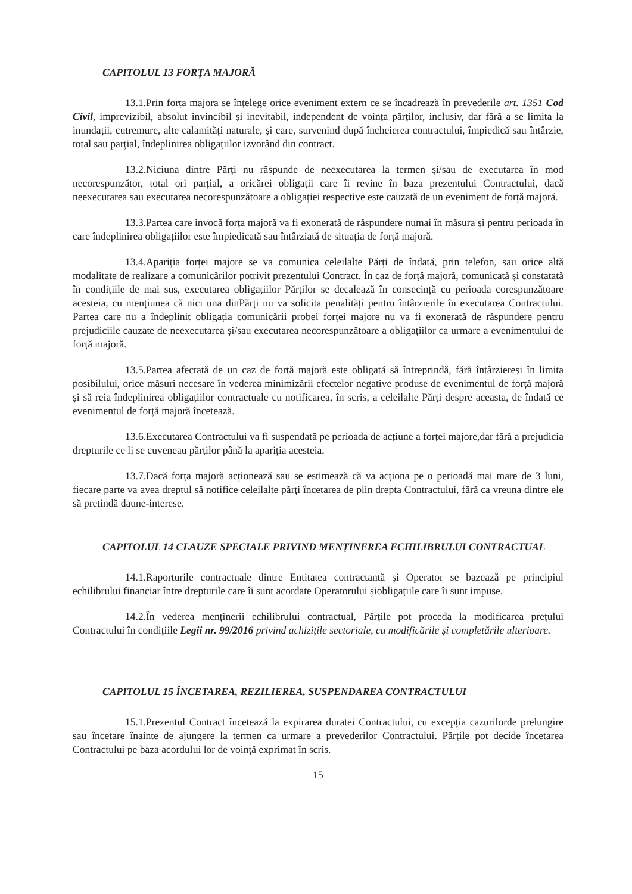CAPITOLUL 13 FORȚA MAJORĂ
13.1.Prin forța majora se înțelege orice eveniment extern ce se încadrează în prevederile art. 1351 Cod Civil, imprevizibil, absolut invincibil și inevitabil, independent de voința părților, inclusiv, dar fără a se limita la inundații, cutremure, alte calamități naturale, și care, survenind după încheierea contractului, împiedică sau întârzie, total sau parțial, îndeplinirea obligațiilor izvorând din contract.
13.2.Niciuna dintre Părți nu răspunde de neexecutarea la termen și/sau de executarea în mod necorespunzător, total ori parțial, a oricărei obligații care îi revine în baza prezentului Contractului, dacă neexecutarea sau executarea necorespunzătoare a obligației respective este cauzată de un eveniment de forță majoră.
13.3.Partea care invocă forța majoră va fi exonerată de răspundere numai în măsura și pentru perioada în care îndeplinirea obligațiilor este împiedicată sau întârziată de situația de forță majoră.
13.4.Apariția forței majore se va comunica celeilalte Părți de îndată, prin telefon, sau orice altă modalitate de realizare a comunicărilor potrivit prezentului Contract. În caz de forță majoră, comunicată și constatată în condițiile de mai sus, executarea obligațiilor Părților se decalează în consecință cu perioada corespunzătoare acesteia, cu mențiunea că nici una dinPărți nu va solicita penalități pentru întârzierile în executarea Contractului. Partea care nu a îndeplinit obligația comunicării probei forței majore nu va fi exonerată de răspundere pentru prejudiciile cauzate de neexecutarea și/sau executarea necorespunzătoare a obligațiilor ca urmare a evenimentului de forță majoră.
13.5.Partea afectată de un caz de forță majoră este obligată să întreprindă, fără întârziereși în limita posibilului, orice măsuri necesare în vederea minimizării efectelor negative produse de evenimentul de forță majoră și să reia îndeplinirea obligațiilor contractuale cu notificarea, în scris, a celeilalte Părți despre aceasta, de îndată ce evenimentul de forță majoră încetează.
13.6.Executarea Contractului va fi suspendată pe perioada de acțiune a forței majore,dar fără a prejudicia drepturile ce li se cuveneau părților până la apariția acesteia.
13.7.Dacă forța majoră acționează sau se estimează că va acționa pe o perioadă mai mare de 3 luni, fiecare parte va avea dreptul să notifice celeilalte părți încetarea de plin drepta Contractului, fără ca vreuna dintre ele să pretindă daune-interese.
CAPITOLUL 14 CLAUZE SPECIALE PRIVIND MENȚINEREA ECHILIBRULUI CONTRACTUAL
14.1.Raporturile contractuale dintre Entitatea contractantă și Operator se bazează pe principiul echilibrului financiar între drepturile care îi sunt acordate Operatorului șiobligațiile care îi sunt impuse.
14.2.În vederea menținerii echilibrului contractual, Părțile pot proceda la modificarea prețului Contractului în condițiile Legii nr. 99/2016 privind achizițile sectoriale, cu modificările și completările ulterioare.
CAPITOLUL 15 ÎNCETAREA, REZILIEREA, SUSPENDAREA CONTRACTULUI
15.1.Prezentul Contract încetează la expirarea duratei Contractului, cu excepția cazurilorde prelungire sau încetare înainte de ajungere la termen ca urmare a prevederilor Contractului. Părțile pot decide încetarea Contractului pe baza acordului lor de voință exprimat în scris.
15